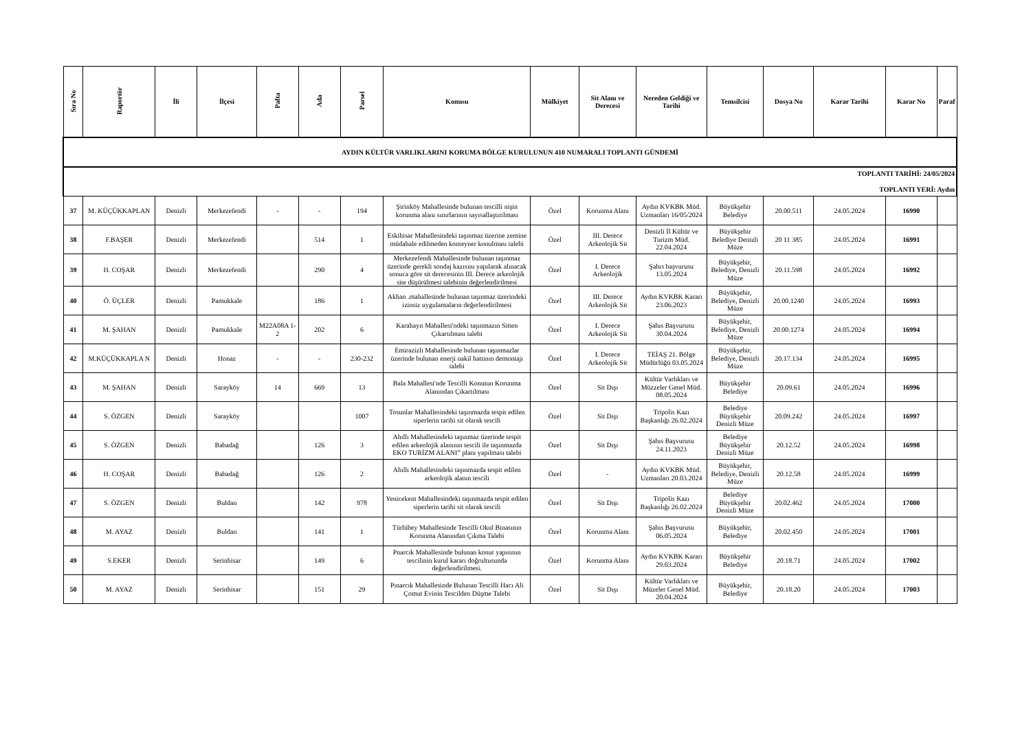| AYDIN KÜLTÜR VARLIKLARINI KORUMA BÖLGE KURULUNUN 410 NUMARALI TOPLANTI GÜNDEMİ | | | | | | | | | | | | | | | |
| TOPLANTI TARİHİ: 24/05/2024 TOPLANTI YERİ: Aydın | | | | | | | | | | | | | | | |
| Sıra No | Raportör | İli | İlçesi | Pafta | Ada | Parsel | Konusu | Mülkiyet | Sit Alanı ve Derecesi | Nereden Geldiği ve Tarihi | Temsilcisi | Dosya No | Karar Tarihi | Karar No | Paraf |
| 37 | M. KÜÇÜKKAPLAN | Denizli | Merkezefendi | - | - | 194 | Şirinköy Mahallesinde bulunan tescilli nişin korunma alanı sınırlarının sayısallaştırılması | Özel | Korunma Alanı | Aydın KVKBK Müd. Uzmanları 16/05/2024 | Büyükşehir Belediye | 20.00.511 | 24.05.2024 | 16990 | |
| 38 | F.BAŞER | Denizli | Merkezefendi | | 514 | 1 | Eskihisar Mahallesindeki taşınmaz üzerine zemine müdahale edilmeden konteyner konulması talebi | Özel | III. Derece Arkeolojik Sit | Denizli İl Kültür ve Turizm Müd. 22.04.2024 | Büyükşehir Belediye Denizli Müze | 20 11 385 | 24.05.2024 | 16991 | |
| 39 | H. COŞAR | Denizli | Merkezefendi | | 290 | 4 | Merkezefendi Mahallesinde bulunan taşınmaz üzerinde gerekli sondaj kazısını yapılarak alınacak sonuca göre sit derecesinin III. Derece arkeolojik site düşürülmesi talebinin değerlendirilmesi | Özel | I. Derece Arkeolojik | Şahıs başvurusu 13.05.2024 | Büyükşehir, Belediye, Denizli Müze | 20.11.598 | 24.05.2024 | 16992 | |
| 40 | Ö. ÜÇLER | Denizli | Pamukkale | | 186 | 1 | Akhan .mahallesinde bulunan taşınmaz üzerindeki izinsiz uygulamaların değerlendirilmesi | Özel | III. Derece Arkeolojik Sit | Aydın KVKBK Kararı 23.06.2023 | Büyükşehir, Belediye, Denizli Müze | 20.00.1240 | 24.05.2024 | 16993 | |
| 41 | M. ŞAHAN | Denizli | Pamukkale | M22A08A 1-2 | 202 | 6 | Karahayıt Mahallesi'ndeki taşınmazın Sitten Çıkartılması talebi | Özel | I. Derece Arkeolojik Sit | Şahıs Başvurusu 30.04.2024 | Büyükşehir, Belediye, Denizli Müze | 20.00.1274 | 24.05.2024 | 16994 | |
| 42 | M.KÜÇÜKKAPLA N | Denizli | Honaz | - | - | 230-232 | Emirazizli Mahallesinde bulunan taşınmazlar üzerinde bulunan enerji nakil hattının demontajı talebi | Özel | I. Derece Arkeolojik Sit | TEİAŞ 21. Bölge Müdürlüğü 03.05.2024 | Büyükşehir, Belediye, Denizli Müze | 20.17.134 | 24.05.2024 | 16995 | |
| 43 | M. ŞAHAN | Denizli | Sarayköy | 14 | 669 | 13 | Bala Mahallesi'nde Tescilli Konutun Korunma Alanından Çıkartılması | Özel | Sit Dışı | Kültür Varlıkları ve Müzzeler Genel Müd. 08.05.2024 | Büyükşehir Belediye | 20.09.61 | 24.05.2024 | 16996 | |
| 44 | S. ÖZGEN | Denizli | Sarayköy | | | 1007 | Tosunlar Mahallesindeki taşınmazda tespit edilen siperlerin tarihi sit olarak tescili | Özel | Sit Dışı | Tripolis Kazı Başkanlığı 26.02.2024 | Belediye Büyükşehir Denizli Müze | 20.09.242 | 24.05.2024 | 16997 | |
| 45 | S. ÖZGEN | Denizli | Babadağ | | 126 | 3 | Ahıllı Mahallesindeki taşınmaz üzerinde tespit edilen arkeolojik alanının tescili ile taşınmazda EKO TURİZM ALANI” planı yapılması talebi | Özel | Sit Dışı | Şahıs Başvurusu 24.11.2023 | Belediye Büyükşehir Denizli Müze | 20.12.52 | 24.05.2024 | 16998 | |
| 46 | H. COŞAR | Denizli | Babadağ | | 126 | 2 | Ahıllı Mahallesindeki taşınmazda tespit edilen arkeolojik alanın tescili | Özel | - | Aydın KVKBK Müd. Uzmanları 20.03.2024 | Büyükşehir, Belediye, Denizli Müze | 20.12.58 | 24.05.2024 | 16999 | |
| 47 | S. ÖZGEN | Denizli | Buldan | | 142 | 978 | Yenicekent Mahallesindeki taşınmazda tespit edilen siperlerin tarihi sit olarak tescili | Özel | Sit Dışı | Tripolis Kazı Başkanlığı 26.02.2024 | Belediye Büyükşehir Denizli Müze | 20.02.462 | 24.05.2024 | 17000 | |
| 48 | M. AYAZ | Denizli | Buldan | | 141 | 1 | Türlübey Mahallesinde Tescilli Okul Binasının Korunma Alanından Çıkma Talebi | Özel | Korunma Alanı | Şahıs Başvurusu 06.05.2024 | Büyükşehir, Belediye | 20.02.450 | 24.05.2024 | 17001 | |
| 49 | S.EKER | Denizli | Serinhisar | | 149 | 6 | Pnarcık Mahallesinde bulunan konut yapısının tescilinin kurul kararı doğrultusunda değerlendirilmesi. | Özel | Korunma Alanı | Aydın KVKBK Kararı 29.03.2024 | Büyükşehir Belediye | 20.18.71 | 24.05.2024 | 17002 | |
| 50 | M. AYAZ | Denizli | Serinhisar | | 151 | 29 | Pınarcık Mahallesinde Bulunan Tescilli Hacı Ali Çomut Evinin Tescilden Düşme Talebi | Özel | Sit Dışı | Kültür Varlıkları ve Müzeler Genel Müd. 20.04.2024 | Büyükşehir, Belediye | 20.18.20 | 24.05.2024 | 17003 | |